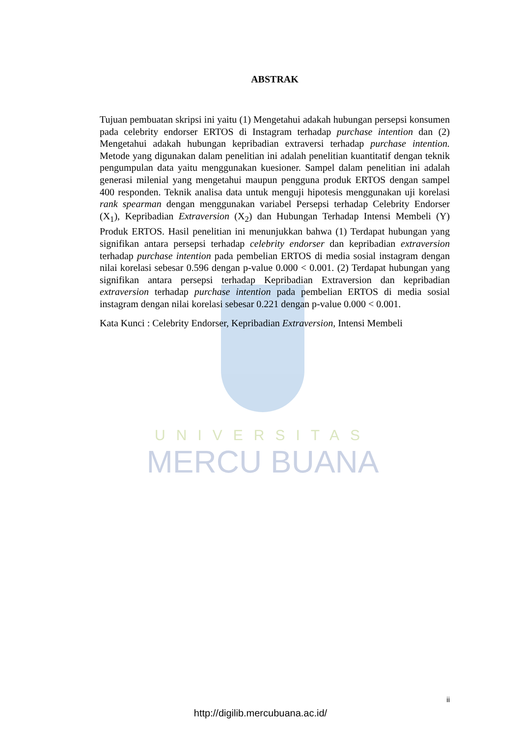UNIVERSITAS
MERCU BUANA
ABSTRAK
Tujuan pembuatan skripsi ini yaitu (1) Mengetahui adakah hubungan persepsi konsumen pada celebrity endorser ERTOS di Instagram terhadap purchase intention dan (2) Mengetahui adakah hubungan kepribadian extraversi terhadap purchase intention. Metode yang digunakan dalam penelitian ini adalah penelitian kuantitatif dengan teknik pengumpulan data yaitu menggunakan kuesioner. Sampel dalam penelitian ini adalah generasi milenial yang mengetahui maupun pengguna produk ERTOS dengan sampel 400 responden. Teknik analisa data untuk menguji hipotesis menggunakan uji korelasi rank spearman dengan menggunakan variabel Persepsi terhadap Celebrity Endorser (X<sub>1</sub>), Kepribadian Extraversion (X<sub>2</sub>) dan Hubungan Terhadap Intensi Membeli (Y) Produk ERTOS. Hasil penelitian ini menunjukkan bahwa (1) Terdapat hubungan yang signifikan antara persepsi terhadap celebrity endorser dan kepribadian extraversion terhadap purchase intention pada pembelian ERTOS di media sosial instagram dengan nilai korelasi sebesar 0.596 dengan p-value 0.000 < 0.001. (2) Terdapat hubungan yang signifikan antara persepsi terhadap Kepribadian Extraversion dan kepribadian extraversion terhadap purchase intention pada pembelian ERTOS di media sosial instagram dengan nilai korelasi sebesar 0.221 dengan p-value 0.000 < 0.001.
Kata Kunci : Celebrity Endorser, Kepribadian Extraversion, Intensi Membeli
ii
http://digilib.mercubuana.ac.id/